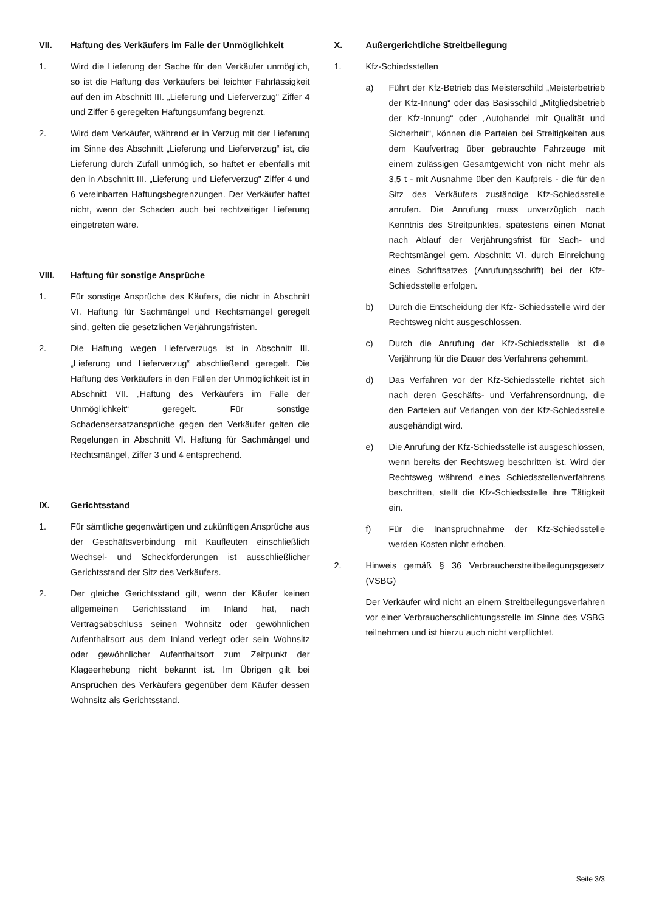VII. Haftung des Verkäufers im Falle der Unmöglichkeit
1. Wird die Lieferung der Sache für den Verkäufer unmöglich, so ist die Haftung des Verkäufers bei leichter Fahrlässigkeit auf den im Abschnitt III. „Lieferung und Lieferverzug" Ziffer 4 und Ziffer 6 geregelten Haftungsumfang begrenzt.
2. Wird dem Verkäufer, während er in Verzug mit der Lieferung im Sinne des Abschnitt „Lieferung und Lieferverzug“ ist, die Lieferung durch Zufall unmöglich, so haftet er ebenfalls mit den in Abschnitt III. „Lieferung und Lieferverzug" Ziffer 4 und 6 vereinbarten Haftungsbegrenzungen. Der Verkäufer haftet nicht, wenn der Schaden auch bei rechtzeitiger Lieferung eingetreten wäre.
VIII. Haftung für sonstige Ansprüche
1. Für sonstige Ansprüche des Käufers, die nicht in Abschnitt VI. Haftung für Sachmängel und Rechtsmängel geregelt sind, gelten die gesetzlichen Verjährungsfristen.
2. Die Haftung wegen Lieferverzugs ist in Abschnitt III. „Lieferung und Lieferverzug“ abschließend geregelt. Die Haftung des Verkäufers in den Fällen der Unmöglichkeit ist in Abschnitt VII. „Haftung des Verkäufers im Falle der Unmöglichkeit“ geregelt. Für sonstige Schadensersatzansprüche gegen den Verkäufer gelten die Regelungen in Abschnitt VI. Haftung für Sachmängel und Rechtsmängel, Ziffer 3 und 4 entsprechend.
IX. Gerichtsstand
1. Für sämtliche gegenwärtigen und zukünftigen Ansprüche aus der Geschäftsverbindung mit Kaufleuten einschließlich Wechsel- und Scheckforderungen ist ausschließlicher Gerichtsstand der Sitz des Verkäufers.
2. Der gleiche Gerichtsstand gilt, wenn der Käufer keinen allgemeinen Gerichtsstand im Inland hat, nach Vertragsabschluss seinen Wohnsitz oder gewöhnlichen Aufenthaltsort aus dem Inland verlegt oder sein Wohnsitz oder gewöhnlicher Aufenthaltsort zum Zeitpunkt der Klageerhebung nicht bekannt ist. Im Übrigen gilt bei Ansprüchen des Verkäufers gegenüber dem Käufer dessen Wohnsitz als Gerichtsstand.
X. Außergerichtliche Streitbeilegung
1. Kfz-Schiedsstellen
a) Führt der Kfz-Betrieb das Meisterschild „Meisterbetrieb der Kfz-Innung“ oder das Basisschild „Mitgliedsbetrieb der Kfz-Innung“ oder „Autohandel mit Qualität und Sicherheit“, können die Parteien bei Streitigkeiten aus dem Kaufvertrag über gebrauchte Fahrzeuge mit einem zulässigen Gesamtgewicht von nicht mehr als 3,5 t - mit Ausnahme über den Kaufpreis - die für den Sitz des Verkäufers zuständige Kfz-Schiedsstelle anrufen. Die Anrufung muss unverzüglich nach Kenntnis des Streitpunktes, spätestens einen Monat nach Ablauf der Verjährungsfrist für Sach- und Rechtsmängel gem. Abschnitt VI. durch Einreichung eines Schriftsatzes (Anrufungsschrift) bei der Kfz-Schiedsstelle erfolgen.
b) Durch die Entscheidung der Kfz- Schiedsstelle wird der Rechtsweg nicht ausgeschlossen.
c) Durch die Anrufung der Kfz-Schiedsstelle ist die Verjährung für die Dauer des Verfahrens gehemmt.
d) Das Verfahren vor der Kfz-Schiedsstelle richtet sich nach deren Geschäfts- und Verfahrensordnung, die den Parteien auf Verlangen von der Kfz-Schiedsstelle ausgehändigt wird.
e) Die Anrufung der Kfz-Schiedsstelle ist ausgeschlossen, wenn bereits der Rechtsweg beschritten ist. Wird der Rechtsweg während eines Schiedsstellenverfahrens beschritten, stellt die Kfz-Schiedsstelle ihre Tätigkeit ein.
f) Für die Inanspruchnahme der Kfz-Schiedsstelle werden Kosten nicht erhoben.
2. Hinweis gemäß § 36 Verbraucherstreitbeilegungsgesetz (VSBG)
Der Verkäufer wird nicht an einem Streitbeilegungsverfahren vor einer Verbraucherschlichtungsstelle im Sinne des VSBG teilnehmen und ist hierzu auch nicht verpflichtet.
Seite 3/3